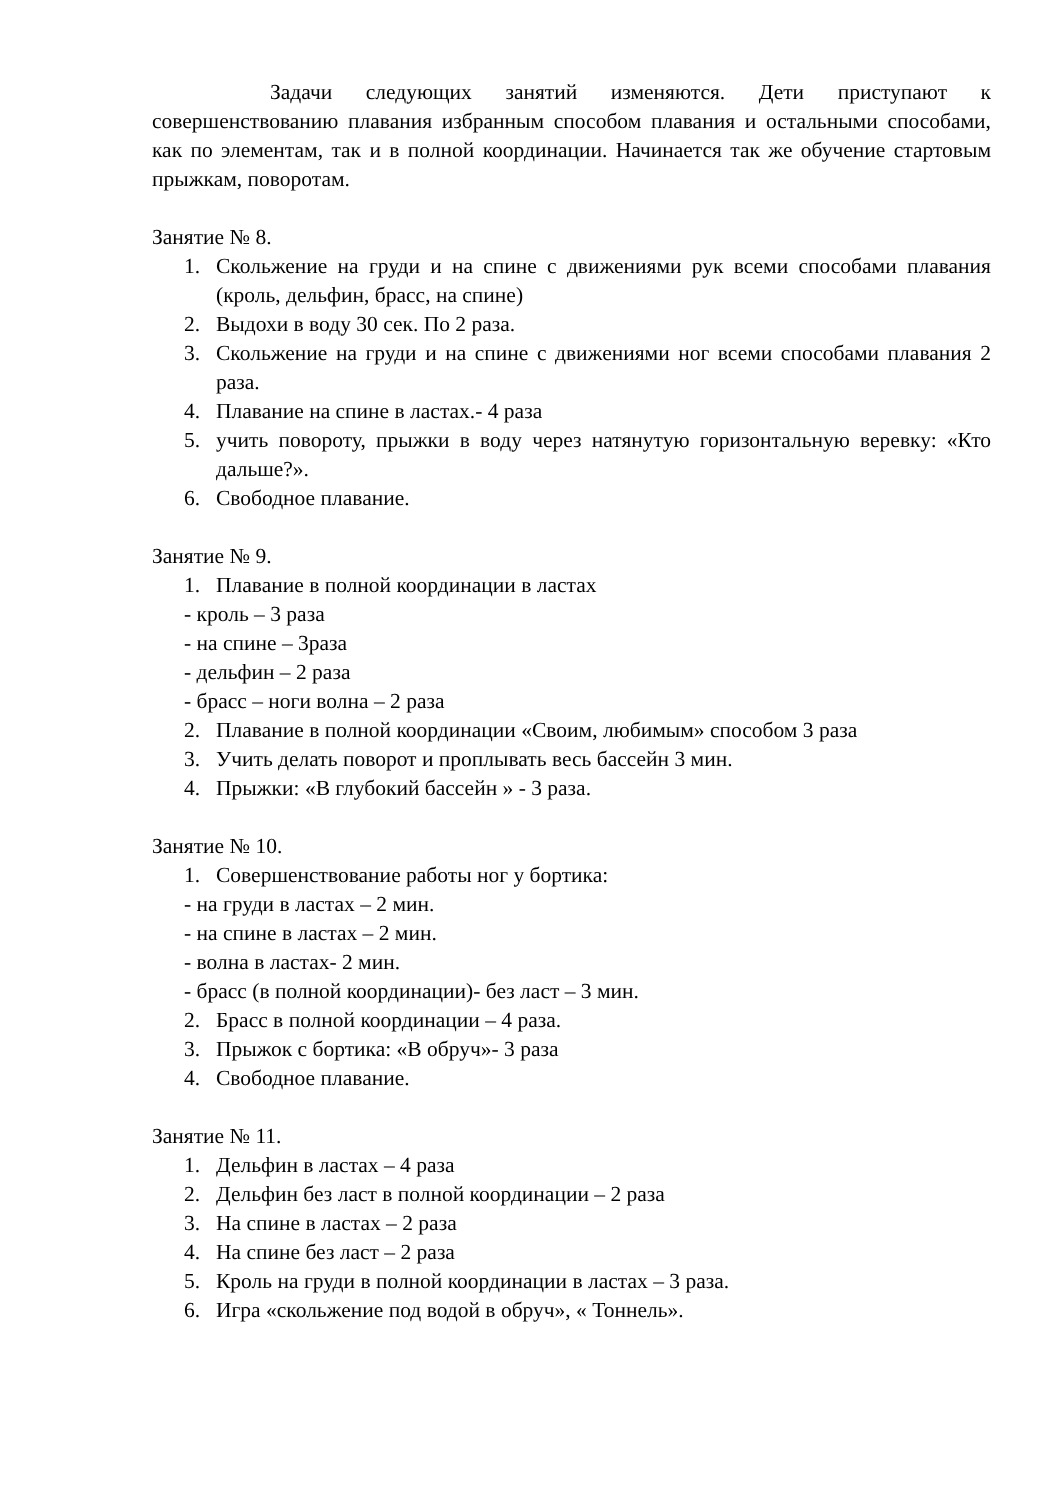Задачи следующих занятий изменяются. Дети приступают к совершенствованию плавания избранным способом плавания и остальными способами, как по элементам, так и в полной координации. Начинается так же обучение стартовым прыжкам, поворотам.
Занятие № 8.
1. Скольжение на груди и на спине с движениями рук всеми способами плавания (кроль, дельфин, брасс, на спине)
2. Выдохи в воду 30 сек. По 2 раза.
3. Скольжение на груди и на спине с движениями ног всеми способами плавания 2 раза.
4. Плавание на спине в ластах.- 4 раза
5. учить повороту, прыжки в воду через натянутую горизонтальную веревку: «Кто дальше?».
6. Свободное плавание.
Занятие № 9.
1. Плавание в полной координации в ластах
- кроль – 3 раза
- на спине – 3раза
- дельфин – 2 раза
- брасс – ноги волна – 2 раза
2. Плавание в полной координации «Своим, любимым» способом 3 раза
3. Учить делать поворот и проплывать весь бассейн 3 мин.
4. Прыжки: «В глубокий бассейн » - 3 раза.
Занятие № 10.
1. Совершенствование работы ног у бортика:
- на груди в ластах – 2 мин.
- на спине в ластах – 2 мин.
- волна в ластах- 2 мин.
- брасс (в полной координации)- без ласт – 3 мин.
2. Брасс в полной координации – 4 раза.
3. Прыжок с бортика: «В обруч»- 3 раза
4. Свободное плавание.
Занятие № 11.
1. Дельфин в ластах – 4 раза
2. Дельфин без ласт в полной координации – 2 раза
3. На спине в ластах – 2 раза
4. На спине без ласт – 2 раза
5. Кроль на груди в полной координации в ластах – 3 раза.
6. Игра «скольжение под водой в обруч», « Тоннель».